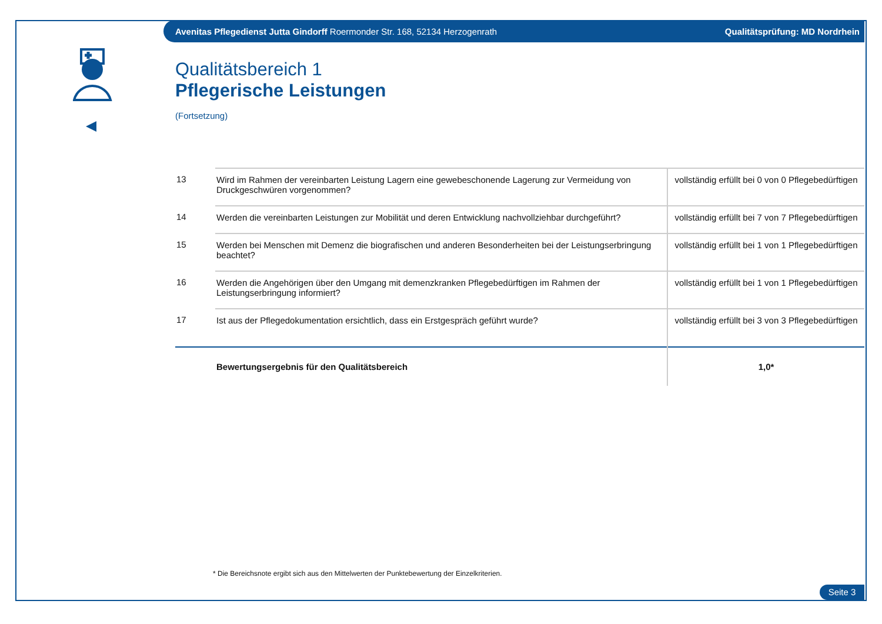Avenitas Pflegedienst Jutta Gindorff Roermonder Str. 168, 52134 Herzogenrath Qualitätsprüfung: MD Nordrhein
Qualitätsbereich 1
Pflegerische Leistungen
(Fortsetzung)
| 13 | Wird im Rahmen der vereinbarten Leistung Lagern eine gewebeschonende Lagerung zur Vermeidung von Druckgeschwüren vorgenommen? | vollständig erfüllt bei 0 von 0 Pflegebedürftigen |
| 14 | Werden die vereinbarten Leistungen zur Mobilität und deren Entwicklung nachvollziehbar durchgeführt? | vollständig erfüllt bei 7 von 7 Pflegebedürftigen |
| 15 | Werden bei Menschen mit Demenz die biografischen und anderen Besonderheiten bei der Leistungserbringung beachtet? | vollständig erfüllt bei 1 von 1 Pflegebedürftigen |
| 16 | Werden die Angehörigen über den Umgang mit demenzkranken Pflegebedürftigen im Rahmen der Leistungserbringung informiert? | vollständig erfüllt bei 1 von 1 Pflegebedürftigen |
| 17 | Ist aus der Pflegedokumentation ersichtlich, dass ein Erstgespräch geführt wurde? | vollständig erfüllt bei 3 von 3 Pflegebedürftigen |
| | Bewertungsergebnis für den Qualitätsbereich | 1,0* |
* Die Bereichsnote ergibt sich aus den Mittelwerten der Punktebewertung der Einzelkriterien.
Seite 3